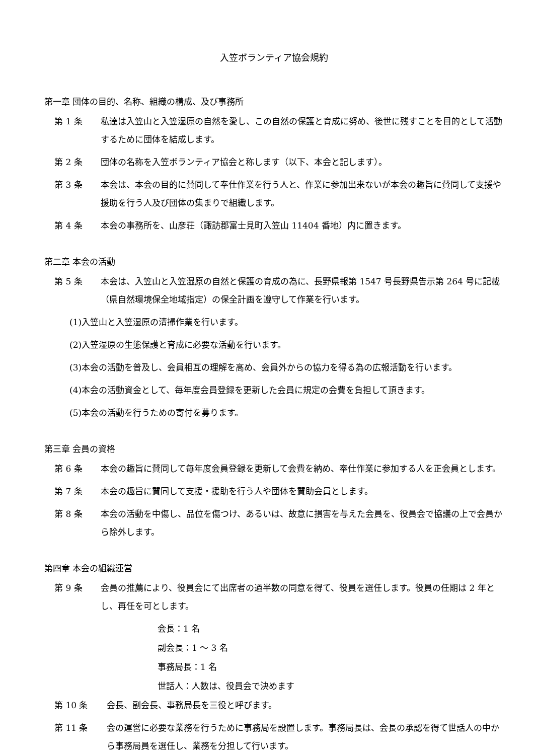入笠ボランティア協会規約
第一章 団体の目的、名称、組織の構成、及び事務所
第 1 条 私達は入笠山と入笠湿原の自然を愛し、この自然の保護と育成に努め、後世に残すことを目的として活動するために団体を結成します。
第 2 条 団体の名称を入笠ボランティア協会と称します（以下、本会と記します）。
第 3 条 本会は、本会の目的に賛同して奉仕作業を行う人と、作業に参加出来ないが本会の趣旨に賛同して支援や援助を行う人及び団体の集まりで組織します。
第 4 条 本会の事務所を、山彦荘（諏訪郡富士見町入笠山 11404 番地）内に置きます。
第二章 本会の活動
第 5 条 本会は、入笠山と入笠湿原の自然と保護の育成の為に、長野県報第 1547 号長野県告示第 264 号に記載（県自然環境保全地域指定）の保全計画を遵守して作業を行います。
(1)入笠山と入笠湿原の清掃作業を行います。
(2)入笠湿原の生態保護と育成に必要な活動を行います。
(3)本会の活動を普及し、会員相互の理解を高め、会員外からの協力を得る為の広報活動を行います。
(4)本会の活動資金として、毎年度会員登録を更新した会員に規定の会費を負担して頂きます。
(5)本会の活動を行うための寄付を募ります。
第三章 会員の資格
第 6 条 本会の趣旨に賛同して毎年度会員登録を更新して会費を納め、奉仕作業に参加する人を正会員とします。
第 7 条 本会の趣旨に賛同して支援・援助を行う人や団体を賛助会員とします。
第 8 条 本会の活動を中傷し、品位を傷つけ、あるいは、故意に損害を与えた会員を、役員会で協議の上で会員から除外します。
第四章 本会の組織運営
第 9 条 会員の推薦により、役員会にて出席者の過半数の同意を得て、役員を選任します。役員の任期は 2 年とし、再任を可とします。
会長：1 名
副会長：1 ～ 3 名
事務局長：1 名
世話人：人数は、役員会で決めます
第 10 条 会長、副会長、事務局長を三役と呼びます。
第 11 条 会の運営に必要な業務を行うために事務局を設置します。事務局長は、会長の承認を得て世話人の中から事務局員を選任し、業務を分担して行います。